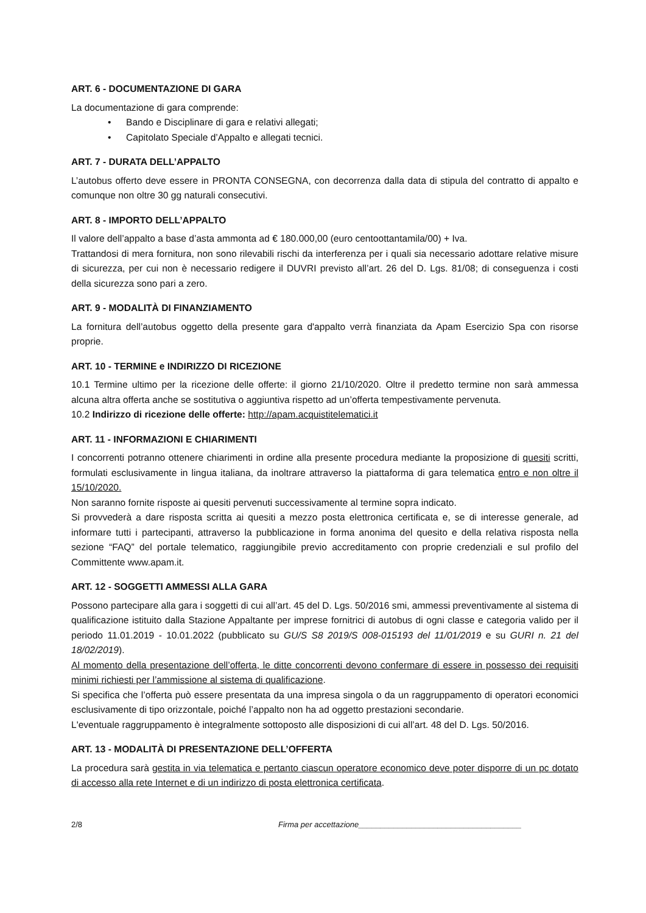ART. 6 - DOCUMENTAZIONE DI GARA
La documentazione di gara comprende:
• Bando e Disciplinare di gara e relativi allegati;
• Capitolato Speciale d’Appalto e allegati tecnici.
ART. 7 - DURATA DELL’APPALTO
L’autobus offerto deve essere in PRONTA CONSEGNA, con decorrenza dalla data di stipula del contratto di appalto e comunque non oltre 30 gg naturali consecutivi.
ART. 8 - IMPORTO DELL’APPALTO
Il valore dell’appalto a base d’asta ammonta ad € 180.000,00 (euro centoottantamila/00) + Iva.
Trattandosi di mera fornitura, non sono rilevabili rischi da interferenza per i quali sia necessario adottare relative misure di sicurezza, per cui non è necessario redigere il DUVRI previsto all’art. 26 del D. Lgs. 81/08; di conseguenza i costi della sicurezza sono pari a zero.
ART. 9 - MODALITÀ DI FINANZIAMENTO
La fornitura dell’autobus oggetto della presente gara d'appalto verrà finanziata da Apam Esercizio Spa con risorse proprie.
ART. 10 - TERMINE e INDIRIZZO DI RICEZIONE
10.1 Termine ultimo per la ricezione delle offerte: il giorno 21/10/2020. Oltre il predetto termine non sarà ammessa alcuna altra offerta anche se sostitutiva o aggiuntiva rispetto ad un’offerta tempestivamente pervenuta.
10.2 Indirizzo di ricezione delle offerte: http://apam.acquistitelematici.it
ART. 11 - INFORMAZIONI E CHIARIMENTI
I concorrenti potranno ottenere chiarimenti in ordine alla presente procedura mediante la proposizione di quesiti scritti, formulati esclusivamente in lingua italiana, da inoltrare attraverso la piattaforma di gara telematica entro e non oltre il 15/10/2020.
Non saranno fornite risposte ai quesiti pervenuti successivamente al termine sopra indicato.
Si provvederà a dare risposta scritta ai quesiti a mezzo posta elettronica certificata e, se di interesse generale, ad informare tutti i partecipanti, attraverso la pubblicazione in forma anonima del quesito e della relativa risposta nella sezione “FAQ” del portale telematico, raggiungibile previo accreditamento con proprie credenziali e sul profilo del Committente www.apam.it.
ART. 12 - SOGGETTI AMMESSI ALLA GARA
Possono partecipare alla gara i soggetti di cui all’art. 45 del D. Lgs. 50/2016 smi, ammessi preventivamente al sistema di qualificazione istituito dalla Stazione Appaltante per imprese fornitrici di autobus di ogni classe e categoria valido per il periodo 11.01.2019 - 10.01.2022 (pubblicato su GU/S S8 2019/S 008-015193 del 11/01/2019 e su GURI n. 21 del 18/02/2019).
Al momento della presentazione dell’offerta, le ditte concorrenti devono confermare di essere in possesso dei requisiti minimi richiesti per l’ammissione al sistema di qualificazione.
Si specifica che l’offerta può essere presentata da una impresa singola o da un raggruppamento di operatori economici esclusivamente di tipo orizzontale, poiché l’appalto non ha ad oggetto prestazioni secondarie.
L'eventuale raggruppamento è integralmente sottoposto alle disposizioni di cui all’art. 48 del D. Lgs. 50/2016.
ART. 13 - MODALITÀ DI PRESENTAZIONE DELL’OFFERTA
La procedura sarà gestita in via telematica e pertanto ciascun operatore economico deve poter disporre di un pc dotato di accesso alla rete Internet e di un indirizzo di posta elettronica certificata.
2/8 Firma per accettazione_____________________________________